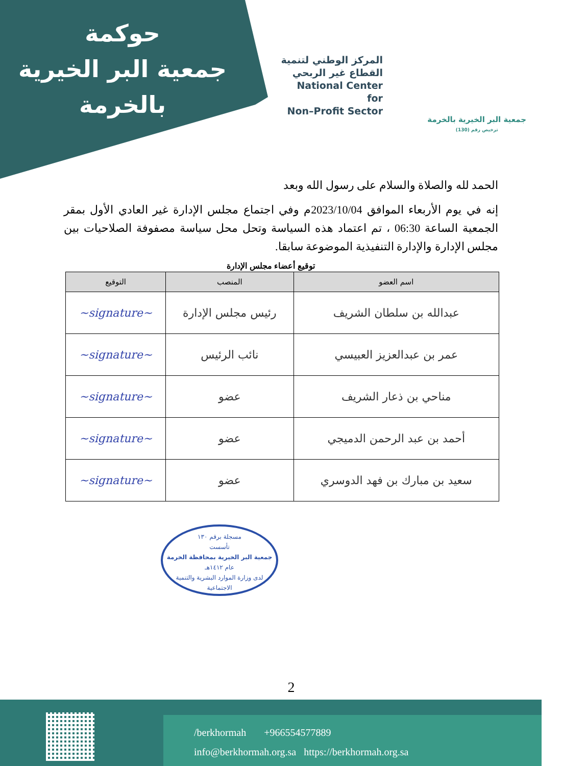حوكمة
جمعية البر الخيرية
بالخرمة
المركز الوطني لتنمية
القطاع غير الربحي
National Center for
Non–Profit Sector
جمعية البر الخيرية بالخرمة
ترخيص رقم (130)
الحمد لله والصلاة والسلام على رسول الله وبعد
إنه في يوم الأربعاء الموافق 2023/10/04م وفي اجتماع مجلس الإدارة غير العادي الأول بمقر الجمعية الساعة 06:30 ، تم اعتماد هذه السياسة وتحل محل سياسة مصفوفة الصلاحيات بين مجلس الإدارة والإدارة التنفيذية الموضوعة سابقا.
توقيع أعضاء مجلس الإدارة
| اسم العضو | المنصب | التوقيع |
| --- | --- | --- |
| عبدالله بن سلطان الشريف | رئيس مجلس الإدارة | ~signature~ |
| عمر بن عبدالعزيز العبيسي | نائب الرئيس | ~signature~ |
| مناحي بن ذعار الشريف | عضو | ~signature~ |
| أحمد بن عبد الرحمن الدميجي | عضو | ~signature~ |
| سعيد بن مبارك بن فهد الدوسري | عضو | ~signature~ |
مسجلة برقم ١٣٠
تأسست
جمعية البر الخيرية بمحافظة الخرمة
عام ١٤١٢هـ
لدى وزارة الموارد البشرية والتنمية الاجتماعية
2
/berkhormah +966554577889
info@berkhormah.org.sa https://berkhormah.org.sa